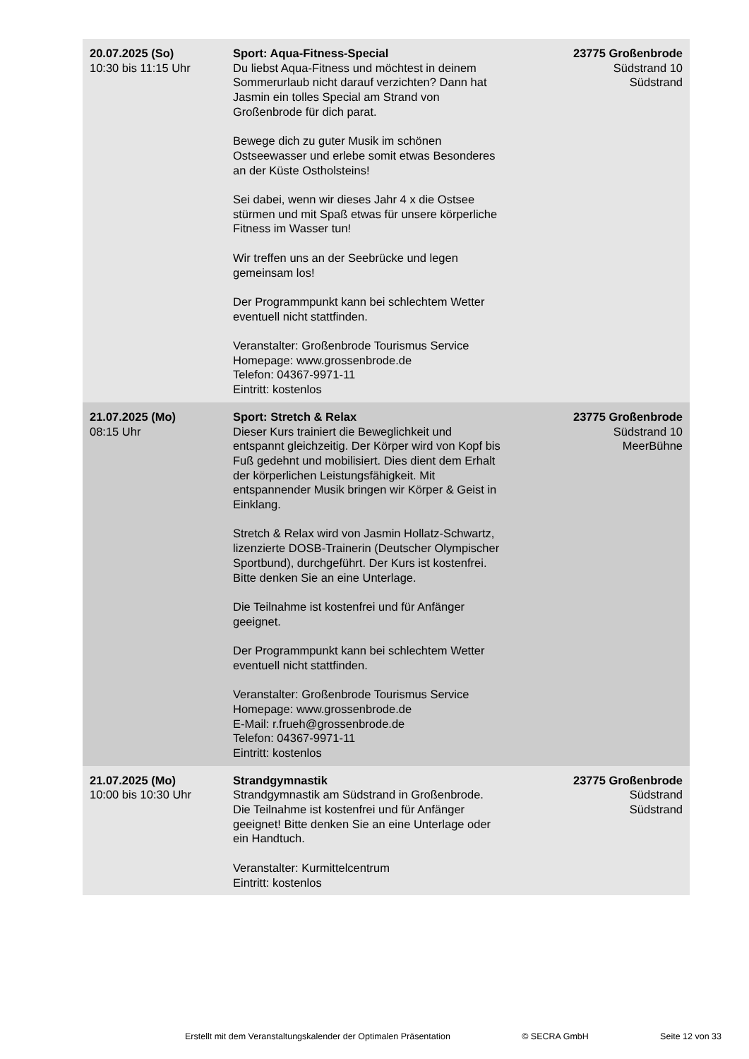| 20.07.2025 (So) 10:30 bis 11:15 Uhr | Sport: Aqua-Fitness-Special Du liebst Aqua-Fitness und möchtest in deinem Sommerurlaub nicht darauf verzichten? Dann hat Jasmin ein tolles Special am Strand von Großenbrode für dich parat. Bewege dich zu guter Musik im schönen Ostseewasser und erlebe somit etwas Besonderes an der Küste Ostholsteins! Sei dabei, wenn wir dieses Jahr 4 x die Ostsee stürmen und mit Spaß etwas für unsere körperliche Fitness im Wasser tun! Wir treffen uns an der Seebrücke und legen gemeinsam los! Der Programmpunkt kann bei schlechtem Wetter eventuell nicht stattfinden. Veranstalter: Großenbrode Tourismus Service Homepage: www.grossenbrode.de Telefon: 04367-9971-11 Eintritt: kostenlos | 23775 Großenbrode Südstrand 10 Südstrand |
| 21.07.2025 (Mo) 08:15 Uhr | Sport: Stretch & Relax Dieser Kurs trainiert die Beweglichkeit und entspannt gleichzeitig. Der Körper wird von Kopf bis Fuß gedehnt und mobilisiert. Dies dient dem Erhalt der körperlichen Leistungsfähigkeit. Mit entspannender Musik bringen wir Körper & Geist in Einklang. Stretch & Relax wird von Jasmin Hollatz-Schwartz, lizenzierte DOSB-Trainerin (Deutscher Olympischer Sportbund), durchgeführt. Der Kurs ist kostenfrei. Bitte denken Sie an eine Unterlage. Die Teilnahme ist kostenfrei und für Anfänger geeignet. Der Programmpunkt kann bei schlechtem Wetter eventuell nicht stattfinden. Veranstalter: Großenbrode Tourismus Service Homepage: www.grossenbrode.de E-Mail: r.frueh@grossenbrode.de Telefon: 04367-9971-11 Eintritt: kostenlos | 23775 Großenbrode Südstrand 10 MeerBühne |
| 21.07.2025 (Mo) 10:00 bis 10:30 Uhr | Strandgymnastik Strandgymnastik am Südstrand in Großenbrode. Die Teilnahme ist kostenfrei und für Anfänger geeignet! Bitte denken Sie an eine Unterlage oder ein Handtuch. Veranstalter: Kurmittelcentrum Eintritt: kostenlos | 23775 Großenbrode Südstrand Südstrand |
Erstellt mit dem Veranstaltungskalender der Optimalen Präsentation © SECRA GmbH Seite 12 von 33